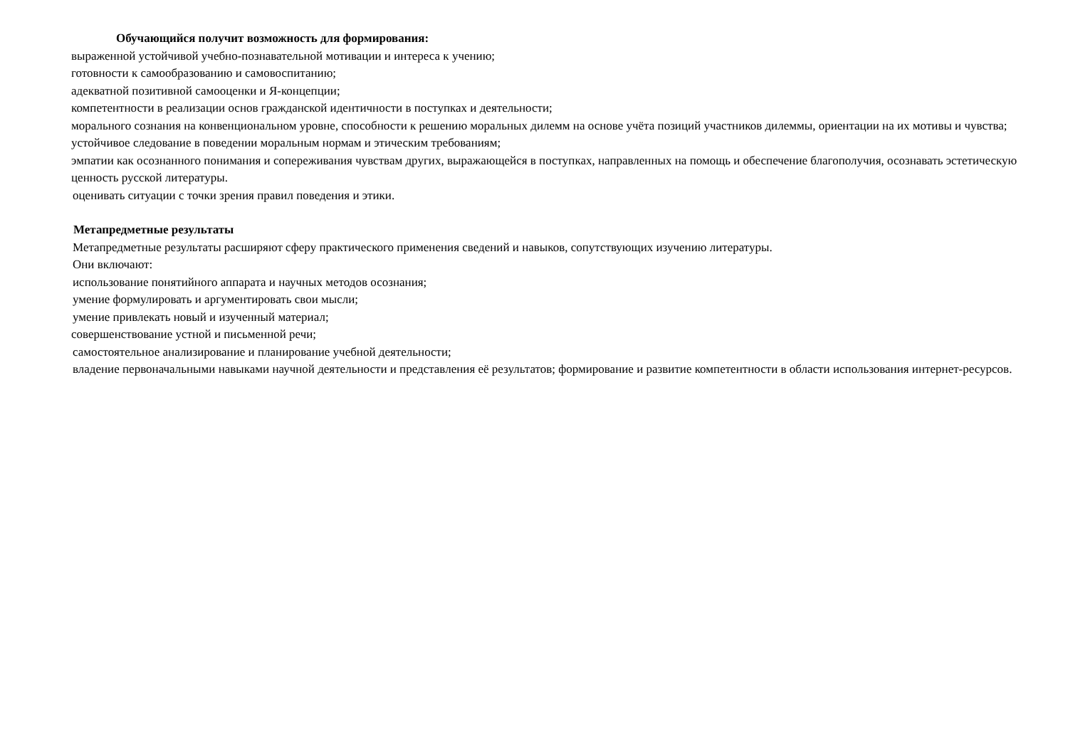Обучающийся получит возможность для формирования:
выраженной устойчивой учебно-познавательной мотивации и интереса к учению;
готовности к самообразованию и самовоспитанию;
адекватной позитивной самооценки и Я-концепции;
компетентности в реализации основ гражданской идентичности в поступках и деятельности;
морального сознания на конвенциональном уровне, способности к решению моральных дилемм на основе учёта позиций участников дилеммы, ориентации на их мотивы и чувства; устойчивое следование в поведении моральным нормам и этическим требованиям;
эмпатии как осознанного понимания и сопереживания чувствам других, выражающейся в поступках, направленных на помощь и обеспечение благополучия, осознавать эстетическую ценность русской литературы.
оценивать ситуации с точки зрения правил поведения и этики.
Метапредметные результаты
Метапредметные результаты расширяют сферу практического применения сведений и навыков, сопутствующих изучению литературы.
Они включают:
использование понятийного аппарата и научных методов осознания;
умение формулировать и аргументировать свои мысли;
умение привлекать новый и изученный материал;
совершенствование устной и письменной речи;
самостоятельное анализирование и планирование учебной деятельности;
владение первоначальными навыками научной деятельности и представления её результатов; формирование и развитие компетентности в области использования интернет-ресурсов.